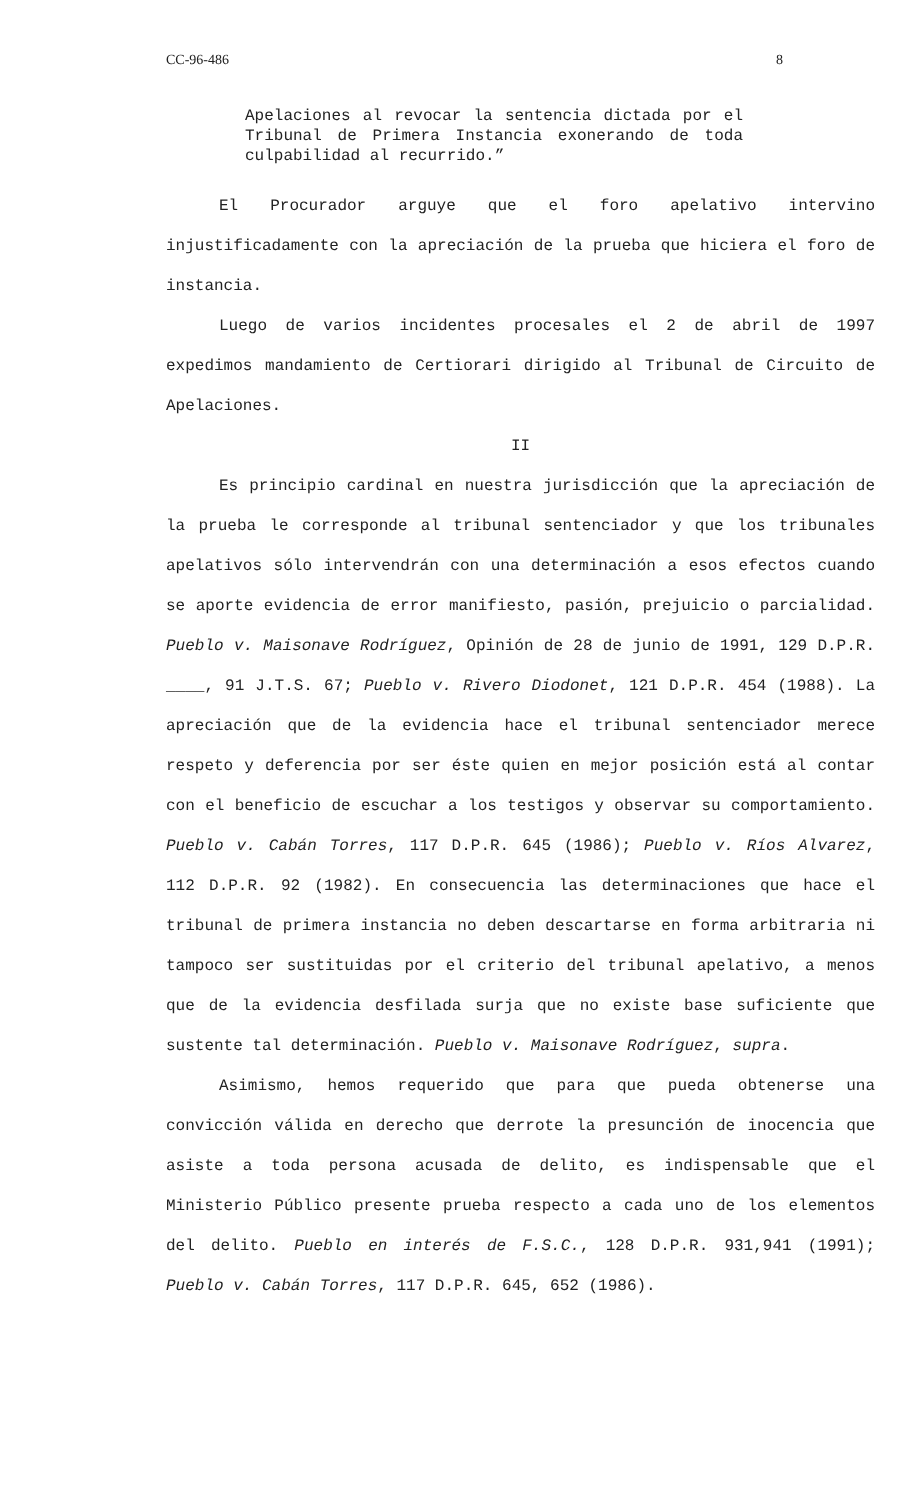CC-96-486 8
Apelaciones al revocar la sentencia dictada por el Tribunal de Primera Instancia exonerando de toda culpabilidad al recurrido.”
El Procurador arguye que el foro apelativo intervino injustificadamente con la apreciación de la prueba que hiciera el foro de instancia.
Luego de varios incidentes procesales el 2 de abril de 1997 expedimos mandamiento de Certiorari dirigido al Tribunal de Circuito de Apelaciones.
II
Es principio cardinal en nuestra jurisdicción que la apreciación de la prueba le corresponde al tribunal sentenciador y que los tribunales apelativos sólo intervendrán con una determinación a esos efectos cuando se aporte evidencia de error manifiesto, pasión, prejuicio o parcialidad. Pueblo v. Maisonave Rodríguez, Opinión de 28 de junio de 1991, 129 D.P.R. ____, 91 J.T.S. 67; Pueblo v. Rivero Diodonet, 121 D.P.R. 454 (1988). La apreciación que de la evidencia hace el tribunal sentenciador merece respeto y deferencia por ser éste quien en mejor posición está al contar con el beneficio de escuchar a los testigos y observar su comportamiento. Pueblo v. Cabán Torres, 117 D.P.R. 645 (1986); Pueblo v. Ríos Alvarez, 112 D.P.R. 92 (1982). En consecuencia las determinaciones que hace el tribunal de primera instancia no deben descartarse en forma arbitraria ni tampoco ser sustituidas por el criterio del tribunal apelativo, a menos que de la evidencia desfilada surja que no existe base suficiente que sustente tal determinación. Pueblo v. Maisonave Rodríguez, supra.
Asimismo, hemos requerido que para que pueda obtenerse una convicción válida en derecho que derrote la presunción de inocencia que asiste a toda persona acusada de delito, es indispensable que el Ministerio Público presente prueba respecto a cada uno de los elementos del delito. Pueblo en interés de F.S.C., 128 D.P.R. 931,941 (1991); Pueblo v. Cabán Torres, 117 D.P.R. 645, 652 (1986).